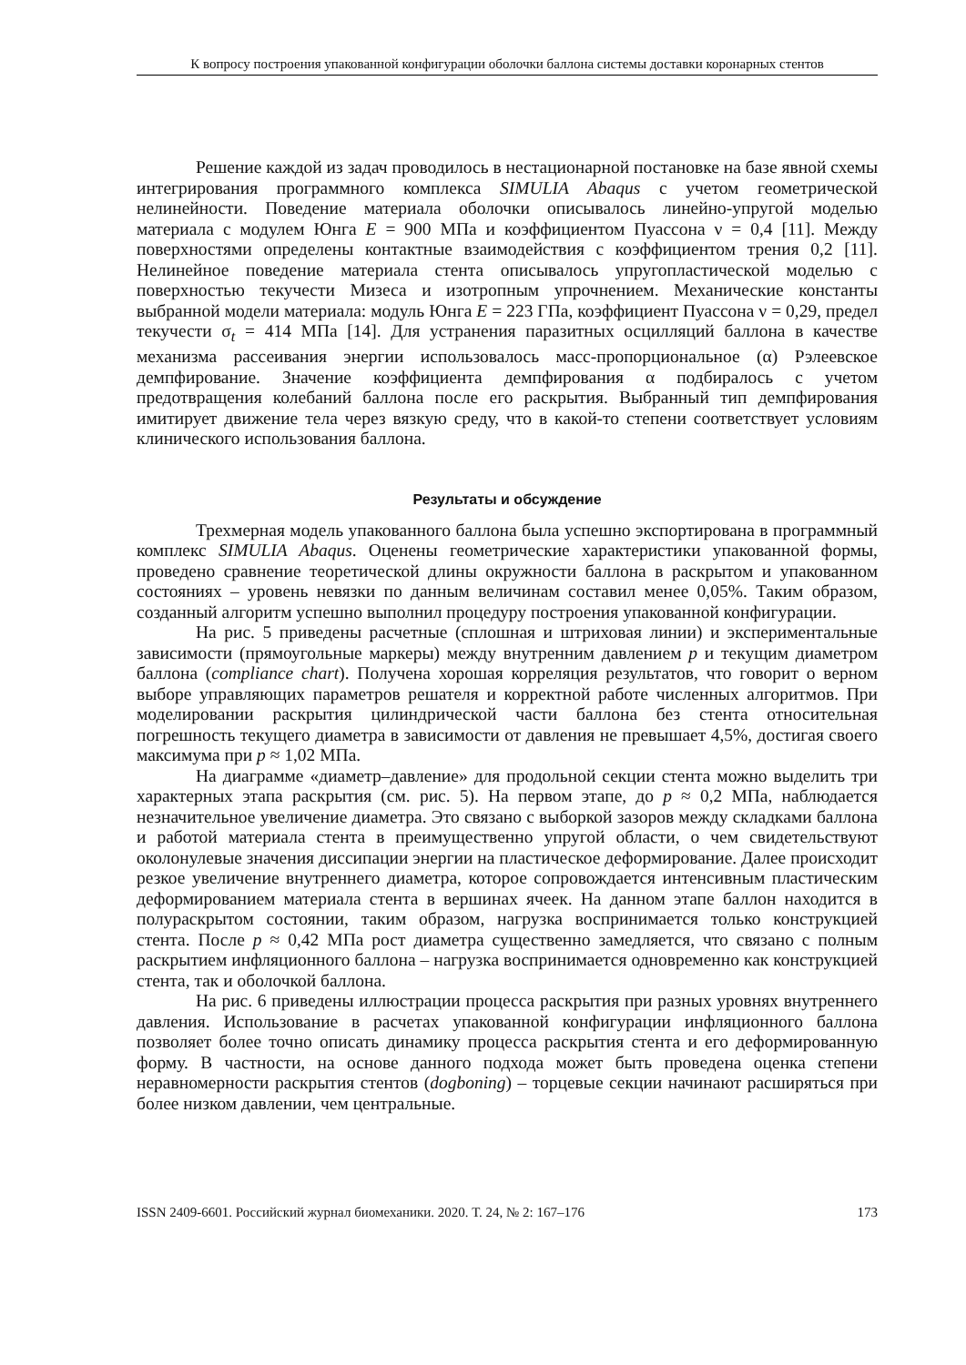К вопросу построения упакованной конфигурации оболочки баллона системы доставки коронарных стентов
Решение каждой из задач проводилось в нестационарной постановке на базе явной схемы интегрирования программного комплекса SIMULIA Abaqus с учетом геометрической нелинейности. Поведение материала оболочки описывалось линейно-упругой моделью материала с модулем Юнга E = 900 МПа и коэффициентом Пуассона ν = 0,4 [11]. Между поверхностями определены контактные взаимодействия с коэффициентом трения 0,2 [11]. Нелинейное поведение материала стента описывалось упругопластической моделью с поверхностью текучести Мизеса и изотропным упрочнением. Механические константы выбранной модели материала: модуль Юнга E = 223 ГПа, коэффициент Пуассона ν = 0,29, предел текучести σ<sub>t</sub> = 414 МПа [14]. Для устранения паразитных осцилляций баллона в качестве механизма рассеивания энергии использовалось масс-пропорциональное (α) Рэлеевское демпфирование. Значение коэффициента демпфирования α подбиралось с учетом предотвращения колебаний баллона после его раскрытия. Выбранный тип демпфирования имитирует движение тела через вязкую среду, что в какой-то степени соответствует условиям клинического использования баллона.
Результаты и обсуждение
Трехмерная модель упакованного баллона была успешно экспортирована в программный комплекс SIMULIA Abaqus. Оценены геометрические характеристики упакованной формы, проведено сравнение теоретической длины окружности баллона в раскрытом и упакованном состояниях – уровень невязки по данным величинам составил менее 0,05%. Таким образом, созданный алгоритм успешно выполнил процедуру построения упакованной конфигурации.
На рис. 5 приведены расчетные (сплошная и штриховая линии) и экспериментальные зависимости (прямоугольные маркеры) между внутренним давлением p и текущим диаметром баллона (compliance chart). Получена хорошая корреляция результатов, что говорит о верном выборе управляющих параметров решателя и корректной работе численных алгоритмов. При моделировании раскрытия цилиндрической части баллона без стента относительная погрешность текущего диаметра в зависимости от давления не превышает 4,5%, достигая своего максимума при p ≈ 1,02 МПа.
На диаграмме «диаметр–давление» для продольной секции стента можно выделить три характерных этапа раскрытия (см. рис. 5). На первом этапе, до p ≈ 0,2 МПа, наблюдается незначительное увеличение диаметра. Это связано с выборкой зазоров между складками баллона и работой материала стента в преимущественно упругой области, о чем свидетельствуют околонулевые значения диссипации энергии на пластическое деформирование. Далее происходит резкое увеличение внутреннего диаметра, которое сопровождается интенсивным пластическим деформированием материала стента в вершинах ячеек. На данном этапе баллон находится в полураскрытом состоянии, таким образом, нагрузка воспринимается только конструкцией стента. После p ≈ 0,42 МПа рост диаметра существенно замедляется, что связано с полным раскрытием инфляционного баллона – нагрузка воспринимается одновременно как конструкцией стента, так и оболочкой баллона.
На рис. 6 приведены иллюстрации процесса раскрытия при разных уровнях внутреннего давления. Использование в расчетах упакованной конфигурации инфляционного баллона позволяет более точно описать динамику процесса раскрытия стента и его деформированную форму. В частности, на основе данного подхода может быть проведена оценка степени неравномерности раскрытия стентов (dogboning) – торцевые секции начинают расширяться при более низком давлении, чем центральные.
ISSN 2409-6601. Российский журнал биомеханики. 2020. Т. 24, № 2: 167–176 173